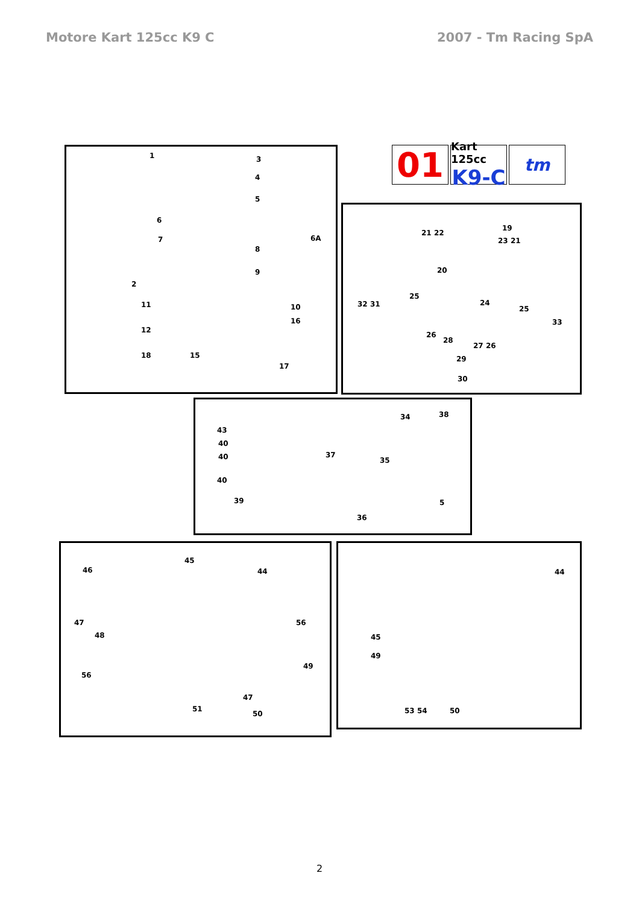Motore Kart 125cc K9 C 2007 - Tm Racing SpA
01
Kart 125cc
K9-C
tm
1 3
4
5
6
6A 7
8
9
2
11 10
16
12
18 15
17
21 22
19
23 21
20
25
32 31 24
25
33
26
28
27 26
29
30
34 38
43
40
40 37
35
40
39 5
36
45
46 44
47 56
48
49
56
47
51
50
44
45
49
53 54 50
2